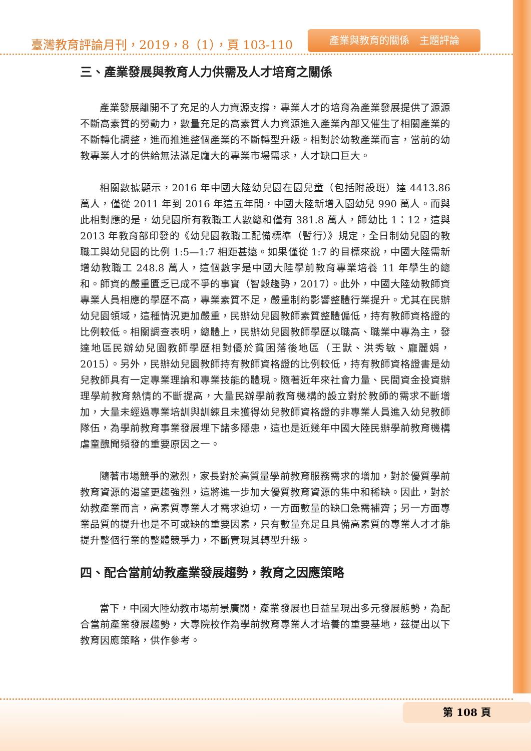臺灣教育評論月刊，2019，8（1），頁 103-110
產業與教育的關係　主題評論
三、產業發展與教育人力供需及人才培育之關係
產業發展離開不了充足的人力資源支撐，專業人才的培育為產業發展提供了源源不斷高素質的勞動力，數量充足的高素質人力資源進入產業內部又催生了相關產業的不斷轉化調整，進而推進整個產業的不斷轉型升級。相對於幼教產業而言，當前的幼教專業人才的供給無法滿足龐大的專業市場需求，人才缺口巨大。
相關數據顯示，2016 年中國大陸幼兒園在園兒童（包括附設班）達 4413.86 萬人，僅從 2011 年到 2016 年這五年間，中國大陸新增入園幼兒 990 萬人。而與此相對應的是，幼兒園所有教職工人數總和僅有 381.8 萬人，師幼比 1：12，這與 2013 年教育部印發的《幼兒園教職工配備標準（暫行）》規定，全日制幼兒園的教職工與幼兒園的比例 1:5—1:7 相距甚遠。如果僅從 1:7 的目標來說，中國大陸需新增幼教職工 248.8 萬人，這個數字是中國大陸學前教育專業培養 11 年學生的總和。師資的嚴重匱乏已成不爭的事實（智穀趨勢，2017）。此外，中國大陸幼教師資專業人員相應的學歷不高，專業素質不足，嚴重制約影響整體行業提升。尤其在民辦幼兒園領域，這種情況更加嚴重，民辦幼兒園教師素質整體偏低，持有教師資格證的比例較低。相關調查表明，總體上，民辦幼兒園教師學歷以職高、職業中專為主，發達地區民辦幼兒園教師學歷相對優於貧困落後地區（王默、洪秀敏、龐麗娟，2015）。另外，民辦幼兒園教師持有教師資格證的比例較低，持有教師資格證書是幼兒教師具有一定專業理論和專業技能的體現。隨著近年來社會力量、民間資金投資辦理學前教育熱情的不斷提高，大量民辦學前教育機構的設立對於教師的需求不斷增加，大量未經過專業培訓與訓練且未獲得幼兒教師資格證的非專業人員進入幼兒教師隊伍，為學前教育事業發展埋下諸多隱患，這也是近幾年中國大陸民辦學前教育機構虐童醜聞頻發的重要原因之一。
隨著市場競爭的激烈，家長對於高質量學前教育服務需求的增加，對於優質學前教育資源的渴望更趨強烈，這將進一步加大優質教育資源的集中和稀缺。因此，對於幼教產業而言，高素質專業人才需求迫切，一方面數量的缺口急需補齊；另一方面專業品質的提升也是不可或缺的重要因素，只有數量充足且具備高素質的專業人才才能提升整個行業的整體競爭力，不斷實現其轉型升級。
四、配合當前幼教產業發展趨勢，教育之因應策略
當下，中國大陸幼教市場前景廣闊，產業發展也日益呈現出多元發展態勢，為配合當前產業發展趨勢，大專院校作為學前教育專業人才培養的重要基地，茲提出以下教育因應策略，供作參考。
第 108 頁